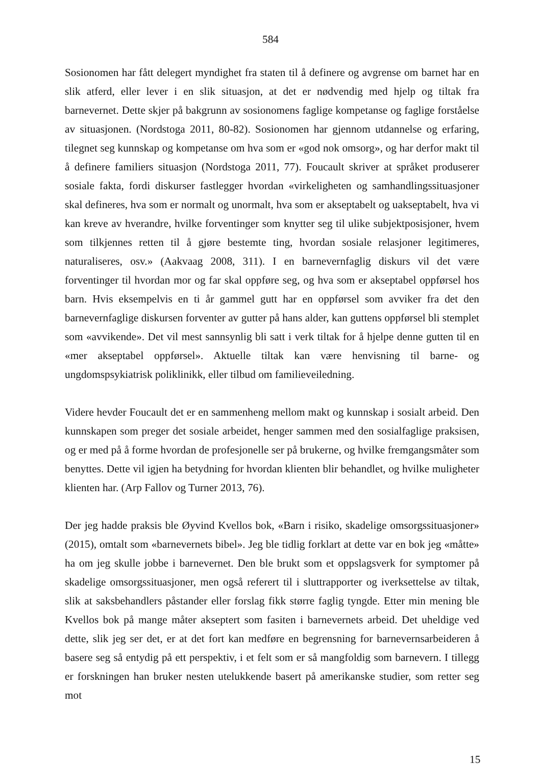584
Sosionomen har fått delegert myndighet fra staten til å definere og avgrense om barnet har en slik atferd, eller lever i en slik situasjon, at det er nødvendig med hjelp og tiltak fra barnevernet. Dette skjer på bakgrunn av sosionomens faglige kompetanse og faglige forståelse av situasjonen. (Nordstoga 2011, 80-82). Sosionomen har gjennom utdannelse og erfaring, tilegnet seg kunnskap og kompetanse om hva som er «god nok omsorg», og har derfor makt til å definere familiers situasjon (Nordstoga 2011, 77). Foucault skriver at språket produserer sosiale fakta, fordi diskurser fastlegger hvordan «virkeligheten og samhandlingssituasjoner skal defineres, hva som er normalt og unormalt, hva som er akseptabelt og uakseptabelt, hva vi kan kreve av hverandre, hvilke forventinger som knytter seg til ulike subjektposisjoner, hvem som tilkjennes retten til å gjøre bestemte ting, hvordan sosiale relasjoner legitimeres, naturaliseres, osv.» (Aakvaag 2008, 311). I en barnevernfaglig diskurs vil det være forventinger til hvordan mor og far skal oppføre seg, og hva som er akseptabel oppførsel hos barn. Hvis eksempelvis en ti år gammel gutt har en oppførsel som avviker fra det den barnevernfaglige diskursen forventer av gutter på hans alder, kan guttens oppførsel bli stemplet som «avvikende». Det vil mest sannsynlig bli satt i verk tiltak for å hjelpe denne gutten til en «mer akseptabel oppførsel». Aktuelle tiltak kan være henvisning til barne- og ungdomspsykiatrisk poliklinikk, eller tilbud om familieveiledning.
Videre hevder Foucault det er en sammenheng mellom makt og kunnskap i sosialt arbeid. Den kunnskapen som preger det sosiale arbeidet, henger sammen med den sosialfaglige praksisen, og er med på å forme hvordan de profesjonelle ser på brukerne, og hvilke fremgangsmåter som benyttes. Dette vil igjen ha betydning for hvordan klienten blir behandlet, og hvilke muligheter klienten har. (Arp Fallov og Turner 2013, 76).
Der jeg hadde praksis ble Øyvind Kvellos bok, «Barn i risiko, skadelige omsorgssituasjoner» (2015), omtalt som «barnevernets bibel». Jeg ble tidlig forklart at dette var en bok jeg «måtte» ha om jeg skulle jobbe i barnevernet. Den ble brukt som et oppslagsverk for symptomer på skadelige omsorgssituasjoner, men også referert til i sluttrapporter og iverksettelse av tiltak, slik at saksbehandlers påstander eller forslag fikk større faglig tyngde. Etter min mening ble Kvellos bok på mange måter akseptert som fasiten i barnevernets arbeid. Det uheldige ved dette, slik jeg ser det, er at det fort kan medføre en begrensning for barnevernsarbeideren å basere seg så entydig på ett perspektiv, i et felt som er så mangfoldig som barnevern. I tillegg er forskningen han bruker nesten utelukkende basert på amerikanske studier, som retter seg mot
15